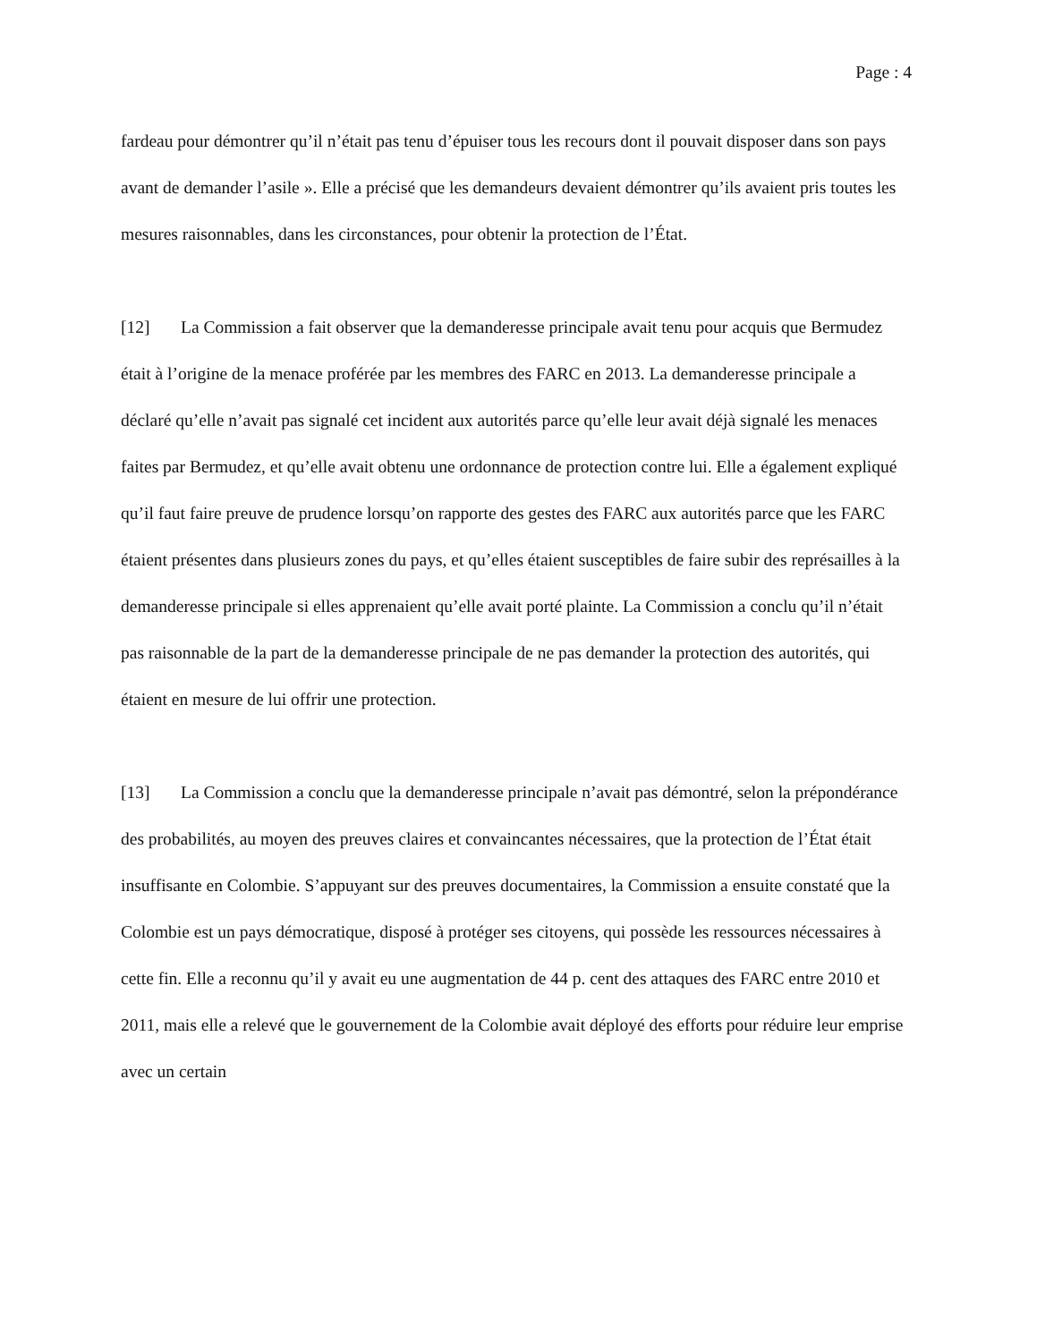Page : 4
fardeau pour démontrer qu’il n’était pas tenu d’épuiser tous les recours dont il pouvait disposer dans son pays avant de demander l’asile ». Elle a précisé que les demandeurs devaient démontrer qu’ils avaient pris toutes les mesures raisonnables, dans les circonstances, pour obtenir la protection de l’État.
[12] La Commission a fait observer que la demanderesse principale avait tenu pour acquis que Bermudez était à l’origine de la menace proférée par les membres des FARC en 2013. La demanderesse principale a déclaré qu’elle n’avait pas signalé cet incident aux autorités parce qu’elle leur avait déjà signalé les menaces faites par Bermudez, et qu’elle avait obtenu une ordonnance de protection contre lui. Elle a également expliqué qu’il faut faire preuve de prudence lorsqu’on rapporte des gestes des FARC aux autorités parce que les FARC étaient présentes dans plusieurs zones du pays, et qu’elles étaient susceptibles de faire subir des représailles à la demanderesse principale si elles apprenaient qu’elle avait porté plainte. La Commission a conclu qu’il n’était pas raisonnable de la part de la demanderesse principale de ne pas demander la protection des autorités, qui étaient en mesure de lui offrir une protection.
[13] La Commission a conclu que la demanderesse principale n’avait pas démontré, selon la prépondérance des probabilités, au moyen des preuves claires et convaincantes nécessaires, que la protection de l’État était insuffisante en Colombie. S’appuyant sur des preuves documentaires, la Commission a ensuite constaté que la Colombie est un pays démocratique, disposé à protéger ses citoyens, qui possède les ressources nécessaires à cette fin. Elle a reconnu qu’il y avait eu une augmentation de 44 p. cent des attaques des FARC entre 2010 et 2011, mais elle a relevé que le gouvernement de la Colombie avait déployé des efforts pour réduire leur emprise avec un certain